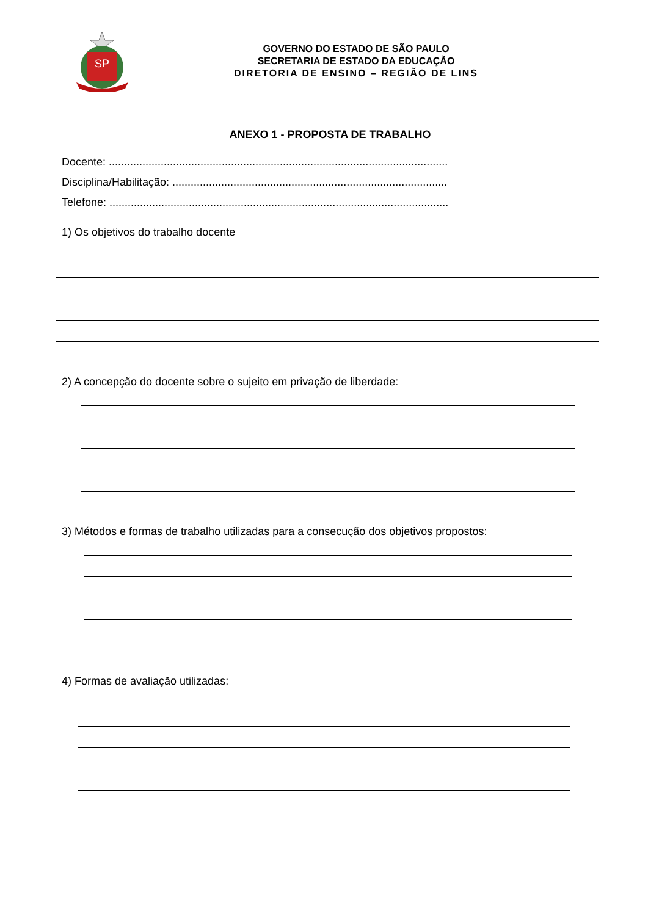SP
GOVERNO DO ESTADO DE SÃO PAULO
SECRETARIA DE ESTADO DA EDUCAÇÃO
DIRETORIA DE ENSINO – REGIÃO DE LINS
ANEXO 1 - PROPOSTA DE TRABALHO
Docente: ...............................................................................................................
Disciplina/Habilitação: ..........................................................................................
Telefone: ...............................................................................................................
1) Os objetivos do trabalho docente
2) A concepção do docente sobre o sujeito em privação de liberdade:
3) Métodos e formas de trabalho utilizadas para a consecução dos objetivos propostos:
4) Formas de avaliação utilizadas: